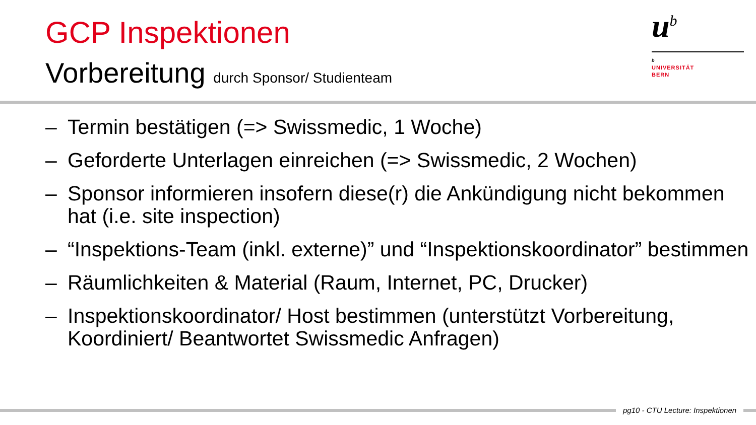GCP Inspektionen
Vorbereitung durch Sponsor/ Studienteam
u<sup>b</sup>
b
UNIVERSITÄT
BERN
– Termin bestätigen (=> Swissmedic, 1 Woche)
– Geforderte Unterlagen einreichen (=> Swissmedic, 2 Wochen)
– Sponsor informieren insofern diese(r) die Ankündigung nicht bekommen hat (i.e. site inspection)
– “Inspektions-Team (inkl. externe)” und “Inspektionskoordinator” bestimmen
– Räumlichkeiten & Material (Raum, Internet, PC, Drucker)
– Inspektionskoordinator/ Host bestimmen (unterstützt Vorbereitung, Koordiniert/ Beantwortet Swissmedic Anfragen)
pg10 - CTU Lecture: Inspektionen